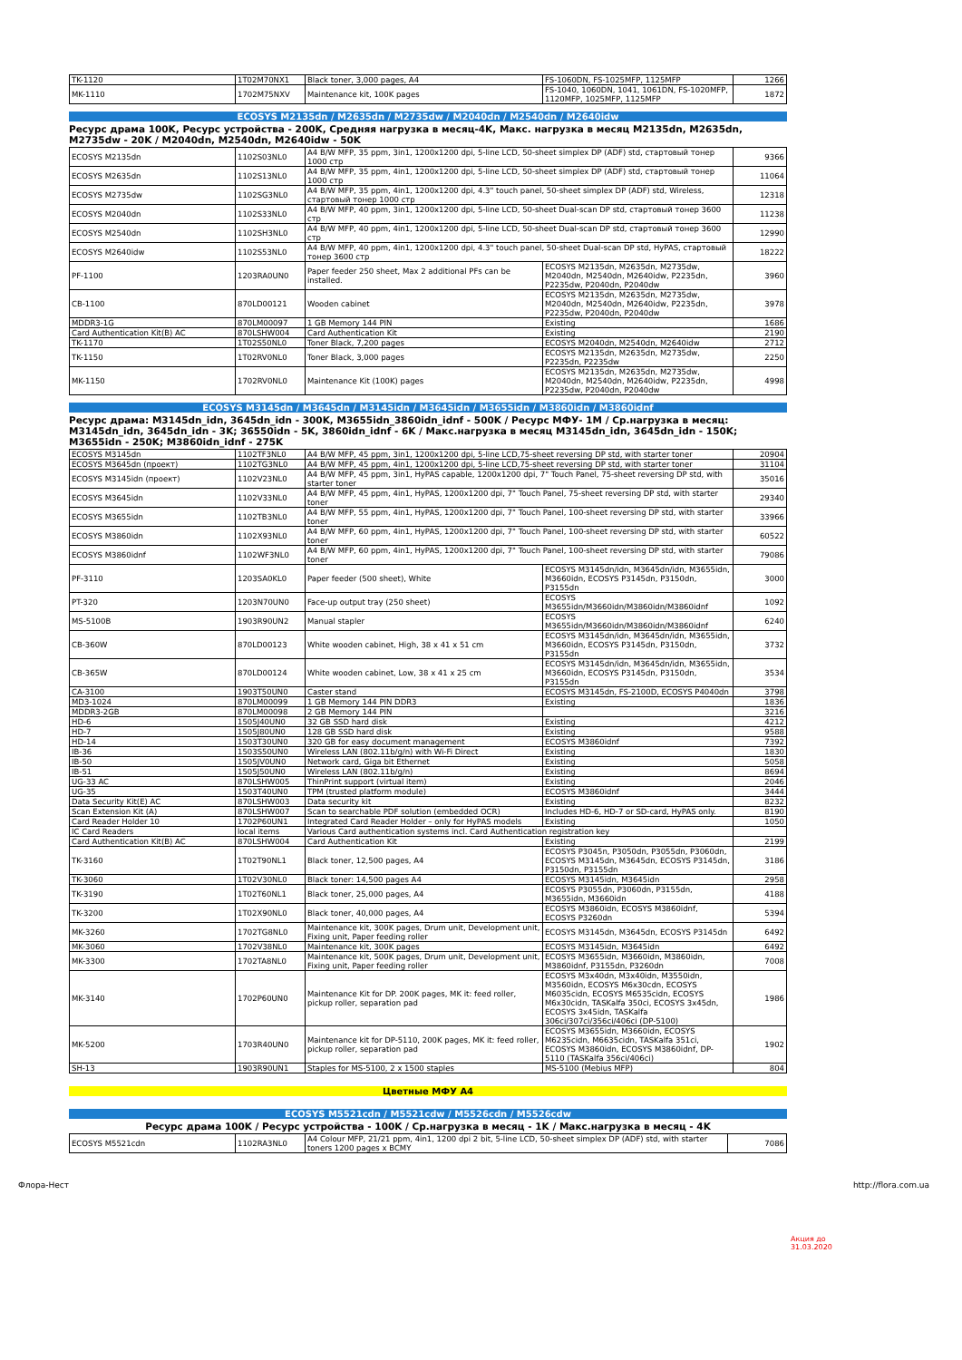| TK-1120 | 1T02M70NX1 | Black toner, 3,000 pages, A4 | FS-1060DN, FS-1025MFP, 1125MFP | 1266 |
| MK-1110 | 1702M75NXV | Maintenance kit, 100K pages | FS-1040, 1060DN, 1041, 1061DN, FS-1020MFP, 1120MFP, 1025MFP, 1125MFP | 1872 |
ECOSYS M2135dn / M2635dn / M2735dw / M2040dn / M2540dn / M2640idw
Ресурс драма 100K, Ресурс устройства - 200K, Средняя нагрузка в месяц-4K, Макс. нагрузка в месяц M2135dn, M2635dn, M2735dw - 20K / M2040dn, M2540dn, M2640idw - 50K
| ECOSYS M2135dn | 1102S03NL0 | A4 B/W MFP, 35 ppm, 3in1, 1200x1200 dpi, 5-line LCD, 50-sheet simplex DP (ADF) std, стартовый тонер 1000 стр | | 9366 |
| ECOSYS M2635dn | 1102S13NL0 | A4 B/W MFP, 35 ppm, 4in1, 1200x1200 dpi, 5-line LCD, 50-sheet simplex DP (ADF) std, стартовый тонер 1000 стр | | 11064 |
| ECOSYS M2735dw | 1102SG3NL0 | A4 B/W MFP, 35 ppm, 4in1, 1200x1200 dpi, 4.3" touch panel, 50-sheet simplex DP (ADF) std, Wireless, стартовый тонер 1000 стр | | 12318 |
| ECOSYS M2040dn | 1102S33NL0 | A4 B/W MFP, 40 ppm, 3in1, 1200x1200 dpi, 5-line LCD, 50-sheet Dual-scan DP std, стартовый тонер 3600 стр | | 11238 |
| ECOSYS M2540dn | 1102SH3NL0 | A4 B/W MFP, 40 ppm, 4in1, 1200x1200 dpi, 5-line LCD, 50-sheet Dual-scan DP std, стартовый тонер 3600 стр | | 12990 |
| ECOSYS M2640idw | 1102S53NL0 | A4 B/W MFP, 40 ppm, 4in1, 1200x1200 dpi, 4.3" touch panel, 50-sheet Dual-scan DP std, HyPAS, стартовый тонер 3600 стр | | 18222 |
| PF-1100 | 1203RA0UN0 | Paper feeder 250 sheet, Max 2 additional PFs can be installed. | ECOSYS M2135dn, M2635dn, M2735dw, M2040dn, M2540dn, M2640idw, P2235dn, P2235dw, P2040dn, P2040dw | 3960 |
| CB-1100 | 870LD00121 | Wooden cabinet | ECOSYS M2135dn, M2635dn, M2735dw, M2040dn, M2540dn, M2640idw, P2235dn, P2235dw, P2040dn, P2040dw | 3978 |
| MDDR3-1G | 870LM00097 | 1 GB Memory 144 PIN | Existing | 1686 |
| Card Authentication Kit(B) AC | 870LSHW004 | Card Authentication Kit | Existing | 2190 |
| TK-1170 | 1T02S50NL0 | Toner Black, 7,200 pages | ECOSYS M2040dn, M2540dn, M2640idw | 2712 |
| TK-1150 | 1T02RV0NL0 | Toner Black, 3,000 pages | ECOSYS M2135dn, M2635dn, M2735dw, P2235dn, P2235dw | 2250 |
| MK-1150 | 1702RV0NL0 | Maintenance Kit (100K) pages | ECOSYS M2135dn, M2635dn, M2735dw, M2040dn, M2540dn, M2640idw, P2235dn, P2235dw, P2040dn, P2040dw | 4998 |
ECOSYS M3145dn / M3645dn / M3145idn / M3645idn / M3655idn / M3860idn / M3860idnf
Ресурс драма: M3145dn_idn, 3645dn_idn - 300K, M3655idn_3860idn_idnf - 500K / Ресурс МФУ- 1M / Ср.нагрузка в месяц: M3145dn_idn, 3645dn_idn - 3K; 36550idn - 5K, 3860idn_idnf - 6K / Макс.нагрузка в месяц M3145dn_idn, 3645dn_idn - 150K; M3655idn - 250K; M3860idn_idnf - 275K
| ECOSYS M3145dn | 1102TF3NL0 | A4 B/W MFP, 45 ppm, 3in1, 1200x1200 dpi, 5-line LCD,75-sheet reversing DP std, with starter toner | | 20904 |
| ECOSYS M3645dn (проект) | 1102TG3NL0 | A4 B/W MFP, 45 ppm, 4in1, 1200x1200 dpi, 5-line LCD,75-sheet reversing DP std, with starter toner | | 31104 |
| ECOSYS M3145idn (проект) | 1102V23NL0 | A4 B/W MFP, 45 ppm, 3in1, HyPAS capable, 1200x1200 dpi, 7" Touch Panel, 75-sheet reversing DP std, with starter toner | | 35016 |
| ECOSYS M3645idn | 1102V33NL0 | A4 B/W MFP, 45 ppm, 4in1, HyPAS, 1200x1200 dpi, 7" Touch Panel, 75-sheet reversing DP std, with starter toner | | 29340 |
| ECOSYS M3655idn | 1102TB3NL0 | A4 B/W MFP, 55 ppm, 4in1, HyPAS, 1200x1200 dpi, 7" Touch Panel, 100-sheet reversing DP std, with starter toner | | 33966 |
| ECOSYS M3860idn | 1102X93NL0 | A4 B/W MFP, 60 ppm, 4in1, HyPAS, 1200x1200 dpi, 7" Touch Panel, 100-sheet reversing DP std, with starter toner | | 60522 |
| ECOSYS M3860idnf | 1102WF3NL0 | A4 B/W MFP, 60 ppm, 4in1, HyPAS, 1200x1200 dpi, 7" Touch Panel, 100-sheet reversing DP std, with starter toner | | 79086 |
| PF-3110 | 1203SA0KL0 | Paper feeder (500 sheet), White | ECOSYS M3145dn/idn, M3645dn/idn, M3655idn, M3660idn, ECOSYS P3145dn, P3150dn, P3155dn | 3000 |
| PT-320 | 1203N70UN0 | Face-up output tray (250 sheet) | ECOSYS M3655idn/M3660idn/M3860idn/M3860idnf | 1092 |
| MS-5100B | 1903R90UN2 | Manual stapler | ECOSYS M3655idn/M3660idn/M3860idn/M3860idnf | 6240 |
| CB-360W | 870LD00123 | White wooden cabinet, High, 38 x 41 x 51 cm | ECOSYS M3145dn/idn, M3645dn/idn, M3655idn, M3660idn, ECOSYS P3145dn, P3150dn, P3155dn | 3732 |
| CB-365W | 870LD00124 | White wooden cabinet, Low, 38 x 41 x 25 cm | ECOSYS M3145dn/idn, M3645dn/idn, M3655idn, M3660idn, ECOSYS P3145dn, P3150dn, P3155dn | 3534 |
| CA-3100 | 1903T50UN0 | Caster stand | ECOSYS M3145dn, FS-2100D, ECOSYS P4040dn | 3798 |
| MD3-1024 | 870LM00099 | 1 GB Memory 144 PIN DDR3 | Existing | 1836 |
| MDDR3-2GB | 870LM00098 | 2 GB Memory 144 PIN | | 3216 |
| HD-6 | 1505J40UN0 | 32 GB SSD hard disk | Existing | 4212 |
| HD-7 | 1505J80UN0 | 128 GB SSD hard disk | Existing | 9588 |
| HD-14 | 1503T30UN0 | 320 GB for easy document management | ECOSYS M3860idnf | 7392 |
| IB-36 | 1503S50UN0 | Wireless LAN (802.11b/g/n) with Wi-Fi Direct | Existing | 1830 |
| IB-50 | 1505JV0UN0 | Network card, Giga bit Ethernet | Existing | 5058 |
| IB-51 | 1505J50UN0 | Wireless LAN (802.11b/g/n) | Existing | 8694 |
| UG-33 AC | 870LSHW005 | ThinPrint support (virtual item) | Existing | 2046 |
| UG-35 | 1503T40UN0 | TPM (trusted platform module) | ECOSYS M3860idnf | 3444 |
| Data Security Kit(E) AC | 870LSHW003 | Data security kit | Existing | 8232 |
| Scan Extension Kit (A) | 870LSHW007 | Scan to searchable PDF solution (embedded OCR) | Includes HD-6, HD-7 or SD-card, HyPAS only. | 8190 |
| Card Reader Holder 10 | 1702P60UN1 | Integrated Card Reader Holder – only for HyPAS models | Existing | 1050 |
| IC Card Readers | local items | Various Card authentication systems incl. Card Authentication registration key | | |
| Card Authentication Kit(B) AC | 870LSHW004 | Card Authentication Kit | Existing | 2199 |
| TK-3160 | 1T02T90NL1 | Black toner, 12,500 pages, A4 | ECOSYS P3045n, P3050dn, P3055dn, P3060dn, ECOSYS M3145dn, M3645dn, ECOSYS P3145dn, P3150dn, P3155dn | 3186 |
| TK-3060 | 1T02V30NL0 | Black toner: 14,500 pages A4 | ECOSYS M3145idn, M3645idn | 2958 |
| TK-3190 | 1T02T60NL1 | Black toner, 25,000 pages, A4 | ECOSYS P3055dn, P3060dn, P3155dn, M3655idn, M3660idn | 4188 |
| TK-3200 | 1T02X90NL0 | Black toner, 40,000 pages, A4 | ECOSYS M3860idn, ECOSYS M3860idnf, ECOSYS P3260dn | 5394 |
| MK-3260 | 1702TG8NL0 | Maintenance kit, 300K pages, Drum unit, Development unit, Fixing unit, Paper feeding roller | ECOSYS M3145dn, M3645dn, ECOSYS P3145dn | 6492 |
| MK-3060 | 1702V38NL0 | Maintenance kit, 300K pages | ECOSYS M3145idn, M3645idn | 6492 |
| MK-3300 | 1702TA8NL0 | Maintenance kit, 500K pages, Drum unit, Development unit, Fixing unit, Paper feeding roller | ECOSYS M3655idn, M3660idn, M3860idn, M3860idnf, P3155dn, P3260dn | 7008 |
| MK-3140 | 1702P60UN0 | Maintenance Kit for DP. 200K pages, MK it: feed roller, pickup roller, separation pad | ECOSYS M3x40dn, M3x40idn, M3550idn, M3560idn, ECOSYS M6x30cdn, ECOSYS M6035cidn, ECOSYS M6535cidn, ECOSYS M6x30cidn, TASKalfa 350ci, ECOSYS 3x45dn, ECOSYS 3x45idn, TASKalfa 306ci/307ci/356ci/406ci (DP-5100) | 1986 |
| MK-5200 | 1703R40UN0 | Maintenance kit for DP-5110, 200K pages, MK it: feed roller, pickup roller, separation pad | ECOSYS M3655idn, M3660idn, ECOSYS M6235cidn, M6635cidn, TASKalfa 351ci, ECOSYS M3860idn, ECOSYS M3860idnf, DP-5110 (TASKalfa 356ci/406ci) | 1902 |
| SH-13 | 1903R90UN1 | Staples for MS-5100, 2 x 1500 staples | MS-5100 (Mebius MFP) | 804 |
Цветные МФУ А4
ECOSYS M5521cdn / M5521cdw / M5526cdn / M5526cdw
Ресурс драма 100K / Ресурс устройства - 100K / Ср.нагрузка в месяц - 1K / Макс.нагрузка в месяц - 4K
| ECOSYS M5521cdn | 1102RA3NL0 | A4 Colour MFP, 21/21 ppm, 4in1, 1200 dpi 2 bit, 5-line LCD, 50-sheet simplex DP (ADF) std, with starter toners 1200 pages x BCMY | 7086 |
Акция до 31.03.2020
Флора-Нест http://flora.com.ua